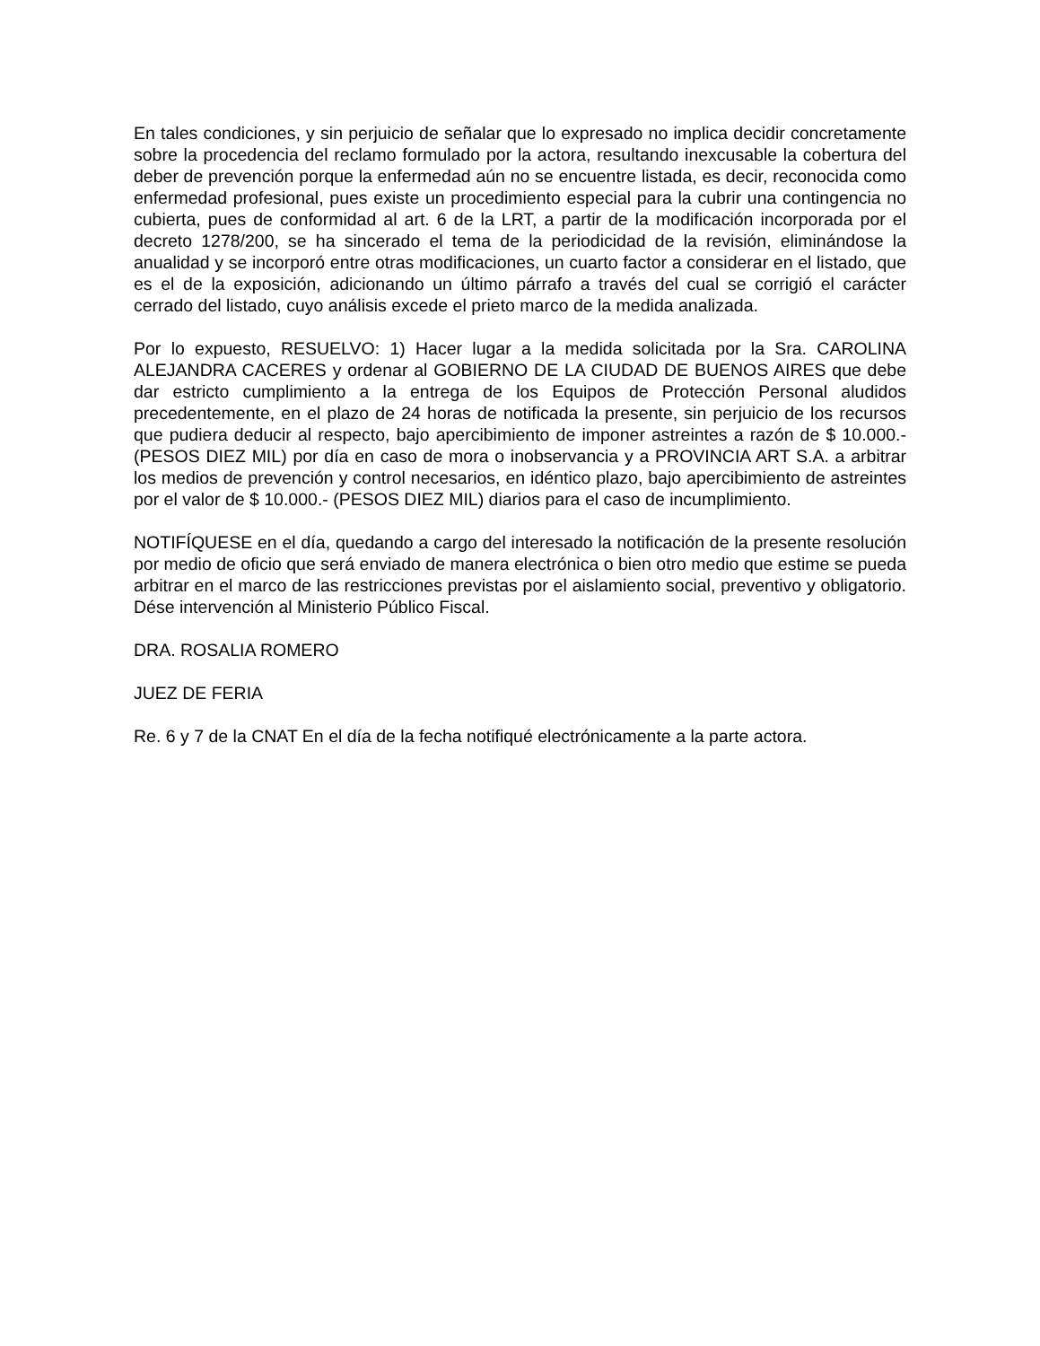En tales condiciones, y sin perjuicio de señalar que lo expresado no implica decidir concretamente sobre la procedencia del reclamo formulado por la actora, resultando inexcusable la cobertura del deber de prevención porque la enfermedad aún no se encuentre listada, es decir, reconocida como enfermedad profesional, pues existe un procedimiento especial para la cubrir una contingencia no cubierta, pues de conformidad al art. 6 de la LRT, a partir de la modificación incorporada por el decreto 1278/200, se ha sincerado el tema de la periodicidad de la revisión, eliminándose la anualidad y se incorporó entre otras modificaciones, un cuarto factor a considerar en el listado, que es el de la exposición, adicionando un último párrafo a través del cual se corrigió el carácter cerrado del listado, cuyo análisis excede el prieto marco de la medida analizada.
Por lo expuesto, RESUELVO: 1) Hacer lugar a la medida solicitada por la Sra. CAROLINA ALEJANDRA CACERES y ordenar al GOBIERNO DE LA CIUDAD DE BUENOS AIRES que debe dar estricto cumplimiento a la entrega de los Equipos de Protección Personal aludidos precedentemente, en el plazo de 24 horas de notificada la presente, sin perjuicio de los recursos que pudiera deducir al respecto, bajo apercibimiento de imponer astreintes a razón de $ 10.000.- (PESOS DIEZ MIL) por día en caso de mora o inobservancia y a PROVINCIA ART S.A. a arbitrar los medios de prevención y control necesarios, en idéntico plazo, bajo apercibimiento de astreintes por el valor de $ 10.000.- (PESOS DIEZ MIL) diarios para el caso de incumplimiento.
NOTIFÍQUESE en el día, quedando a cargo del interesado la notificación de la presente resolución por medio de oficio que será enviado de manera electrónica o bien otro medio que estime se pueda arbitrar en el marco de las restricciones previstas por el aislamiento social, preventivo y obligatorio. Dése intervención al Ministerio Público Fiscal.
DRA. ROSALIA ROMERO
JUEZ DE FERIA
Re. 6 y 7 de la CNAT En el día de la fecha notifiqué electrónicamente a la parte actora.